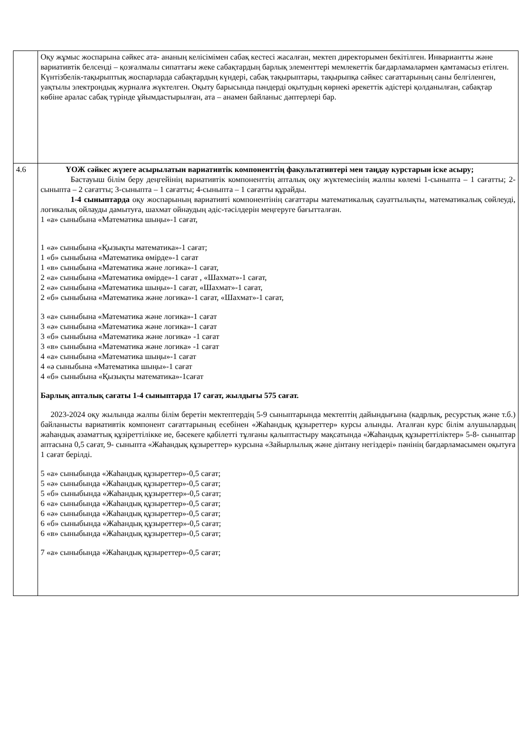| | Оқу жұмыс жоспарына сәйкес ата- ананың келісімімен сабақ кестесі жасалған, мектеп директорымен бекітілген. Инвариантты және вариативтік белсенді – қозғалмалы сипаттағы жеке сабақтардың барлық элементтері мемлекеттік бағдарламалармен қамтамасыз етілген. Күнтізбелік-тақырыптық жоспарларда сабақтардың күндері, сабақ тақырыптары, тақырыпқа сәйкес сағаттарының саны белгіленген, уақтылы электрондық журналға жүктелген. Оқыту барысында пәндерді оқытудың көрнекі әрекеттік әдістері қолданылған, сабақтар көбіне аралас сабақ түрінде ұйымдастырылған, ата – анамен байланыс дәптерлері бар. |
| 4.6 | ҮОЖ сәйкес жүзеге асырылатын вариативтік компоненттің факультативтері мен таңдау курстарын іске асыру; Бастауыш білім беру деңгейінің вариативтік компоненттің апталық оқу жүктемесінің жалпы көлемі 1-сыныпта – 1 сағатты; 2-сыныпта – 2 сағатты; 3-сыныпта – 1 сағатты; 4-сыныпта – 1 сағатты құрайды. 1-4 сыныптарда оқу жоспарының вариативті компонентінің сағаттары математикалық сауаттылықты, математикалық сөйлеуді, логикалық ойлауды дамытуға, шахмат ойнаудың әдіс-тәсілдерін меңгеруге бағытталған. 1 «а» сыныбына «Математика шыңы»-1 сағат, 1 «ә» сыныбына «Қызықты математика»-1 сағат; 1 «б» сыныбына «Математика өмірде»-1 сағат 1 «в» сыныбына «Математика және логика»-1 сағат, 2 «а» сыныбына «Математика өмірде»-1 сағат , «Шахмат»-1 сағат, 2 «ә» сыныбына «Математика шыңы»-1 сағат, «Шахмат»-1 сағат, 2 «б» сыныбына «Математика және логика»-1 сағат, «Шахмат»-1 сағат, 3 «а» сыныбына «Математика және логика»-1 сағат 3 «ә» сыныбына «Математика және логика»-1 сағат 3 «б» сыныбына «Математика және логика» -1 сағат 3 «в» сыныбына «Математика және логика» -1 сағат 4 «а» сыныбына «Математика шыңы»-1 сағат 4 «ә сыныбына «Математика шыңы»-1 сағат 4 «б» сыныбына «Қызықты математика»-1сағат Барлық апталық сағаты 1-4 сыныптарда 17 сағат, жылдығы 575 сағат. 2023-2024 оқу жылында жалпы білім беретін мектептердің 5-9 сыныптарында мектептің дайындығына (кадрлық, ресурстық және т.б.) байланысты вариативтік компонент сағаттарының есебінен «Жаһандық құзыреттер» курсы алынды. Аталған курс білім алушылардың жаһандық азаматтық құзіреттілікке ие, бәсекеге қабілетті тұлғаны қалыптастыру мақсатында «Жаһандық құзыреттіліктер» 5-8- сыныптар аптасына 0,5 сағат, 9- сыныпта «Жаһандық құзыреттер» курсына «Зайырлылық және дінтану негіздері» пәнінің бағдарламасымен оқытуға 1 сағат берілді. 5 «а» сыныбында «Жаһандық құзыреттер»-0,5 сағат; 5 «ә» сыныбында «Жаһандық құзыреттер»-0,5 сағат; 5 «б» сыныбында «Жаһандық құзыреттер»-0,5 сағат; 6 «а» сыныбында «Жаһандық құзыреттер»-0,5 сағат; 6 «ә» сыныбында «Жаһандық құзыреттер»-0,5 сағат; 6 «б» сыныбында «Жаһандық құзыреттер»-0,5 сағат; 6 «в» сыныбында «Жаһандық құзыреттер»-0,5 сағат; 7 «а» сыныбында «Жаһандық құзыреттер»-0,5 сағат; |